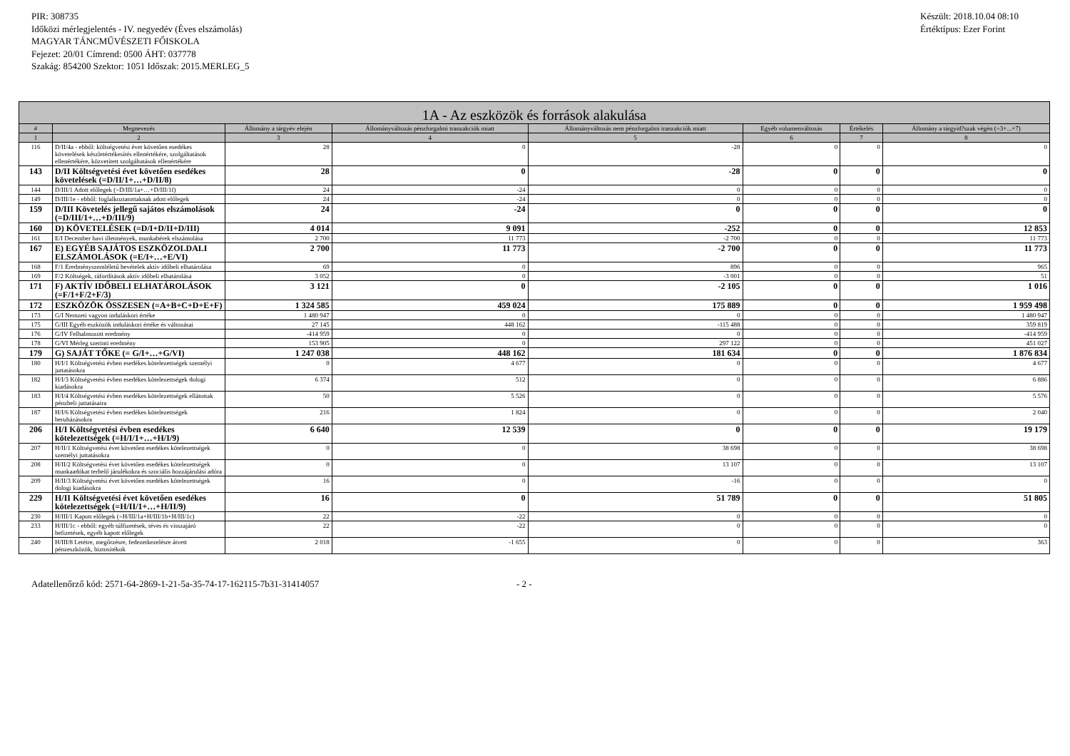PIR: 308735
Időközi mérlegjelentés - IV. negyedév (Éves elszámolás)
MAGYAR TÁNCMŰVÉSZETI FŐISKOLA
Fejezet: 20/01 Címrend: 0500 ÁHT: 037778
Szakág: 854200 Szektor: 1051 Időszak: 2015.MERLEG_5
Készült: 2018.10.04 08:10
Értéktípus: Ezer Forint
| 1A - Az eszközök és források alakulása | | | | | | | |
| --- | --- | --- | --- | --- | --- | --- | --- |
| # | Megnevezés | Állomány a tárgyév elején | Állományváltozás pénzforgalmi tranzakciók miatt | Állományváltozás nem pénzforgalmi tranzakciók miatt | Egyéb volumenváltozás | Értékelés | Állomány a tárgyid?szak végén (=3+...+7) |
| 1 | 2 | 3 | 4 | 5 | 6 | 7 | 8 |
| 116 | D/II/4a - ebből: költségvetési évet követően esedékes követelések készletértékesítés ellenértékére, szolgáltatások ellenértékére, közvetített szolgáltatások ellenértékére | 28 | 0 | -28 | 0 | 0 | 0 |
| 143 | D/II Költségvetési évet követően esedékes követelések (=D/II/1+…+D/II/8) | 28 | 0 | -28 | 0 | 0 | 0 |
| 144 | D/III/1 Adott előlegek (=D/III/1a+…+D/III/1f) | 24 | -24 | 0 | 0 | 0 | 0 |
| 149 | D/III/1e - ebből: foglalkoztatottaknak adott előlegek | 24 | -24 | 0 | 0 | 0 | 0 |
| 159 | D/III Követelés jellegű sajátos elszámolások (=D/III/1+…+D/III/9) | 24 | -24 | 0 | 0 | 0 | 0 |
| 160 | D) KÖVETELÉSEK (=D/I+D/II+D/III) | 4 014 | 9 091 | -252 | 0 | 0 | 12 853 |
| 161 | E/I December havi illetmények, munkabérek elszámolása | 2 700 | 11 773 | -2 700 | 0 | 0 | 11 773 |
| 167 | E) EGYÉB SAJÁTOS ESZKÖZOLDALI ELSZÁMOLÁSOK (=E/I+…+E/VI) | 2 700 | 11 773 | -2 700 | 0 | 0 | 11 773 |
| 168 | F/1 Eredményszemléletű bevételek aktív időbeli elhatárolása | 69 | 0 | 896 | 0 | 0 | 965 |
| 169 | F/2 Költségek, ráfordítások aktív időbeli elhatárolása | 3 052 | 0 | -3 001 | 0 | 0 | 51 |
| 171 | F) AKTÍV IDŐBELI ELHATÁROLÁSOK (=F/1+F/2+F/3) | 3 121 | 0 | -2 105 | 0 | 0 | 1 016 |
| 172 | ESZKÖZÖK ÖSSZESEN (=A+B+C+D+E+F) | 1 324 585 | 459 024 | 175 889 | 0 | 0 | 1 959 498 |
| 173 | G/I Nemzeti vagyon induláskori értéke | 1 480 947 | 0 | 0 | 0 | 0 | 1 480 947 |
| 175 | G/III Egyéb eszközök induláskori értéke és változásai | 27 145 | 448 162 | -115 488 | 0 | 0 | 359 819 |
| 176 | G/IV Felhalmozott eredmény | -414 959 | 0 | 0 | 0 | 0 | -414 959 |
| 178 | G/VI Mérleg szerinti eredmény | 153 905 | 0 | 297 122 | 0 | 0 | 451 027 |
| 179 | G) SAJÁT TŐKE (= G/I+…+G/VI) | 1 247 038 | 448 162 | 181 634 | 0 | 0 | 1 876 834 |
| 180 | H/I/1 Költségvetési évben esedékes kötelezettségek személyi juttatásokra | 0 | 4 677 | 0 | 0 | 0 | 4 677 |
| 182 | H/I/3 Költségvetési évben esedékes kötelezettségek dologi kiadásokra | 6 374 | 512 | 0 | 0 | 0 | 6 886 |
| 183 | H/I/4 Költségvetési évben esedékes kötelezettségek ellátottak pénzbeli juttatásaira | 50 | 5 526 | 0 | 0 | 0 | 5 576 |
| 187 | H/I/6 Költségvetési évben esedékes kötelezettségek beruházásokra | 216 | 1 824 | 0 | 0 | 0 | 2 040 |
| 206 | H/I Költségvetési évben esedékes kötelezettségek (=H/I/1+…+H/I/9) | 6 640 | 12 539 | 0 | 0 | 0 | 19 179 |
| 207 | H/II/1 Költségvetési évet követően esedékes kötelezettségek személyi juttatásokra | 0 | 0 | 38 698 | 0 | 0 | 38 698 |
| 208 | H/II/2 Költségvetési évet követően esedékes kötelezettségek munkaadókat terhelő járulékokra és szociális hozzájárulási adóra | 0 | 0 | 13 107 | 0 | 0 | 13 107 |
| 209 | H/II/3 Költségvetési évet követően esedékes kötelezettségek dologi kiadásokra | 16 | 0 | -16 | 0 | 0 | 0 |
| 229 | H/II Költségvetési évet követően esedékes kötelezettségek (=H/II/1+…+H/II/9) | 16 | 0 | 51 789 | 0 | 0 | 51 805 |
| 230 | H/III/1 Kapott előlegek (=H/III/1a+H/III/1b+H/III/1c) | 22 | -22 | 0 | 0 | 0 | 0 |
| 233 | H/III/1c - ebből: egyéb túlfizetések, téves és visszajáró befizetések, egyéb kapott előlegek | 22 | -22 | 0 | 0 | 0 | 0 |
| 240 | H/III/8 Letétre, megőrzésre, fedezetkezelésre átvett pénzeszközök, biztosítékok | 2 018 | -1 655 | 0 | 0 | 0 | 363 |
Adatellenőrző kód: 2571-64-2869-1-21-5a-35-74-17-162115-7b31-31414057 - 2 -